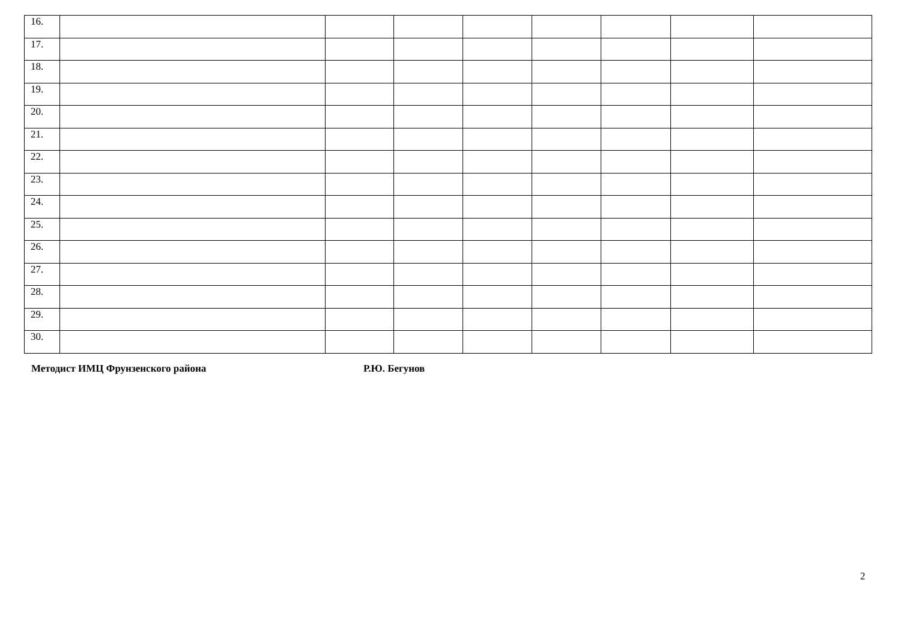| 16. | | | | | | | | |
| 17. | | | | | | | | |
| 18. | | | | | | | | |
| 19. | | | | | | | | |
| 20. | | | | | | | | |
| 21. | | | | | | | | |
| 22. | | | | | | | | |
| 23. | | | | | | | | |
| 24. | | | | | | | | |
| 25. | | | | | | | | |
| 26. | | | | | | | | |
| 27. | | | | | | | | |
| 28. | | | | | | | | |
| 29. | | | | | | | | |
| 30. | | | | | | | | |
Методист ИМЦ Фрунзенского района Р.Ю. Бегунов
2